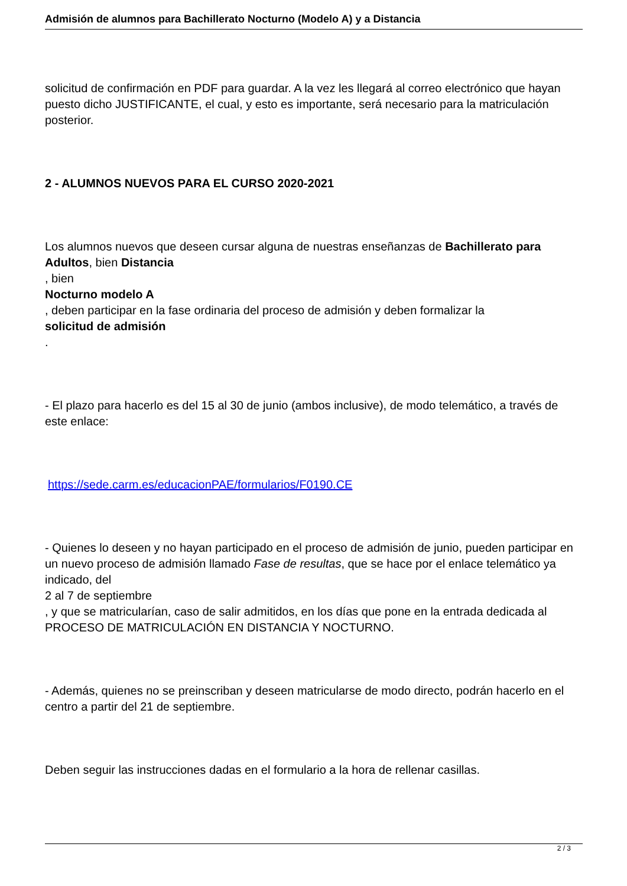Admisión de alumnos para Bachillerato Nocturno (Modelo A) y a Distancia
solicitud de confirmación en PDF para guardar. A la vez les llegará al correo electrónico que hayan puesto dicho JUSTIFICANTE, el cual, y esto es importante, será necesario para la matriculación posterior.
2 - ALUMNOS NUEVOS PARA EL CURSO 2020-2021
Los alumnos nuevos que deseen cursar alguna de nuestras enseñanzas de Bachillerato para Adultos, bien Distancia
, bien
Nocturno modelo A
, deben participar en la fase ordinaria del proceso de admisión y deben formalizar la
solicitud de admisión
.
- El plazo para hacerlo es del 15 al 30 de junio (ambos inclusive), de modo telemático, a través de este enlace:
https://sede.carm.es/educacionPAE/formularios/F0190.CE
- Quienes lo deseen y no hayan participado en el proceso de admisión de junio, pueden participar en un nuevo proceso de admisión llamado Fase de resultas, que se hace por el enlace telemático ya indicado, del
2 al 7 de septiembre
, y que se matricularían, caso de salir admitidos, en los días que pone en la entrada dedicada al PROCESO DE MATRICULACIÓN EN DISTANCIA Y NOCTURNO.
- Además, quienes no se preinscriban y deseen matricularse de modo directo, podrán hacerlo en el centro a partir del 21 de septiembre.
Deben seguir las instrucciones dadas en el formulario a la hora de rellenar casillas.
2 / 3